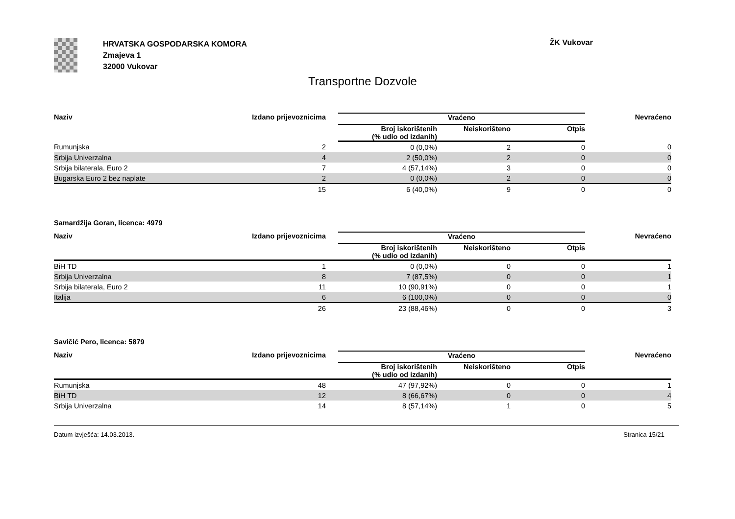HRVATSKA GOSPODARSKA KOMORA
Zmajeva 1
32000 Vukovar
ŽK Vukovar
Transportne Dozvole
| Naziv | Izdano prijevoznicima | | Vraćeno | | | Nevraćeno |
| --- | --- | --- | --- | --- | --- | --- |
| | | | Broj iskorištenih (% udio od izdanih) | Neiskorišteno | Otpis | |
| Rumunjska | 2 | | 0 (0,0%) | 2 | 0 | 0 |
| Srbija Univerzalna | 4 | | 2 (50,0%) | 2 | 0 | 0 |
| Srbija bilaterala, Euro 2 | 7 | | 4 (57,14%) | 3 | 0 | 0 |
| Bugarska Euro 2 bez naplate | 2 | | 0 (0,0%) | 2 | 0 | 0 |
| | 15 | | 6 (40,0%) | 9 | 0 | 0 |
Samardžija Goran, licenca: 4979
| Naziv | Izdano prijevoznicima | | Vraćeno | | | Nevraćeno |
| --- | --- | --- | --- | --- | --- | --- |
| | | | Broj iskorištenih (% udio od izdanih) | Neiskorišteno | Otpis | |
| BiH TD | 1 | | 0 (0,0%) | 0 | 0 | 1 |
| Srbija Univerzalna | 8 | | 7 (87,5%) | 0 | 0 | 1 |
| Srbija bilaterala, Euro 2 | 11 | | 10 (90,91%) | 0 | 0 | 1 |
| Italija | 6 | | 6 (100,0%) | 0 | 0 | 0 |
| | 26 | | 23 (88,46%) | 0 | 0 | 3 |
Savičić Pero, licenca: 5879
| Naziv | Izdano prijevoznicima | | Vraćeno | | | Nevraćeno |
| --- | --- | --- | --- | --- | --- | --- |
| | | | Broj iskorištenih (% udio od izdanih) | Neiskorišteno | Otpis | |
| Rumunjska | 48 | | 47 (97,92%) | 0 | 0 | 1 |
| BiH TD | 12 | | 8 (66,67%) | 0 | 0 | 4 |
| Srbija Univerzalna | 14 | | 8 (57,14%) | 1 | 0 | 5 |
Datum izvješća: 14.03.2013. Stranica 15/21